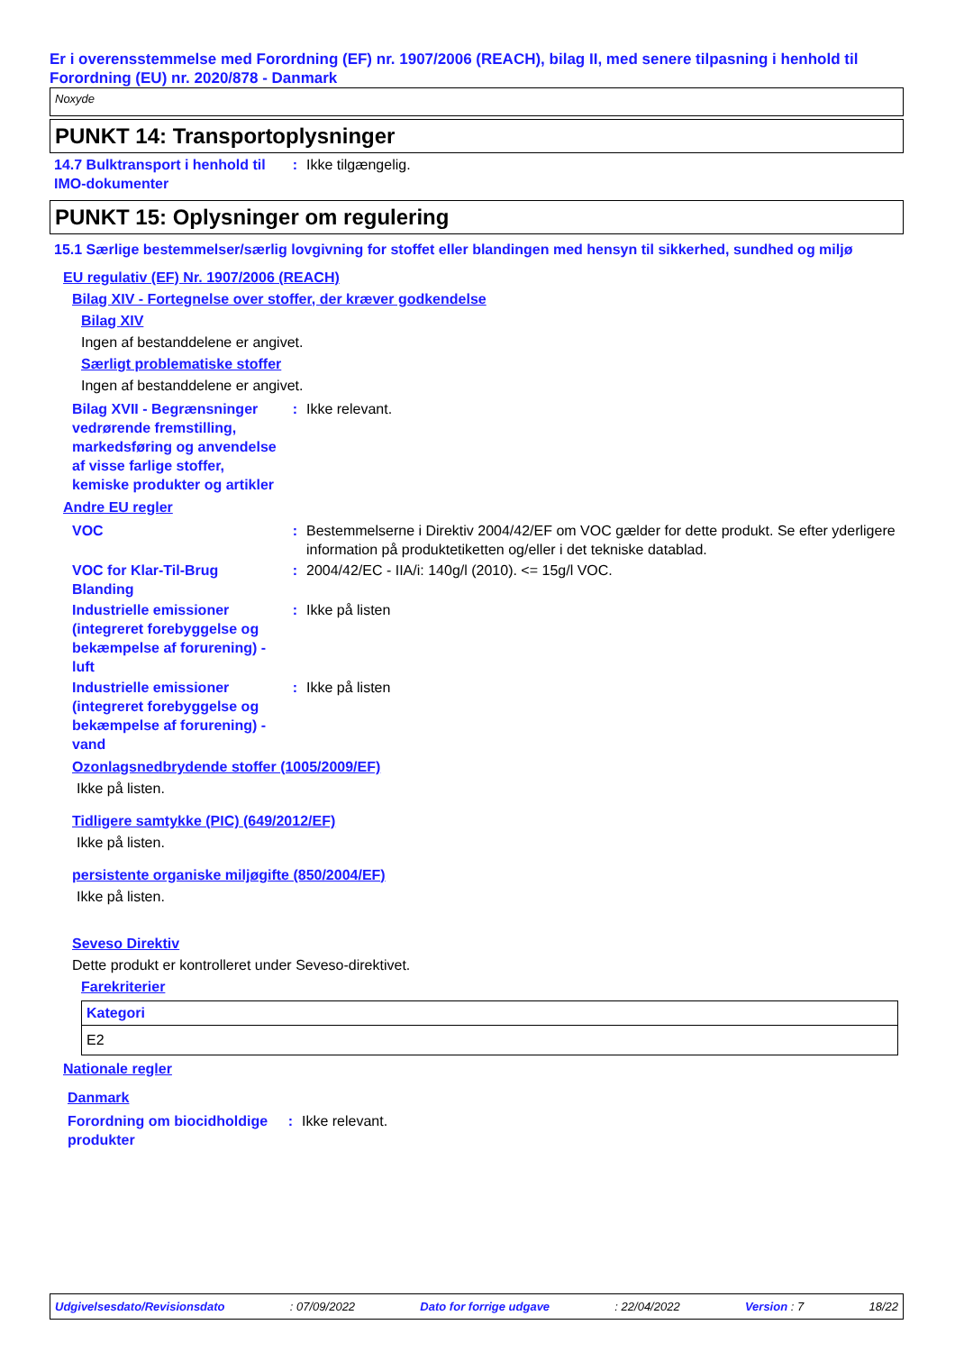Er i overensstemmelse med Forordning (EF) nr. 1907/2006 (REACH), bilag II, med senere tilpasning i henhold til Forordning (EU) nr. 2020/878 - Danmark
Noxyde
PUNKT 14: Transportoplysninger
14.7 Bulktransport i henhold til IMO-dokumenter
: Ikke tilgængelig.
PUNKT 15: Oplysninger om regulering
15.1 Særlige bestemmelser/særlig lovgivning for stoffet eller blandingen med hensyn til sikkerhed, sundhed og miljø
EU regulativ (EF) Nr. 1907/2006 (REACH)
Bilag XIV - Fortegnelse over stoffer, der kræver godkendelse
Bilag XIV
Ingen af bestanddelene er angivet.
Særligt problematiske stoffer
Ingen af bestanddelene er angivet.
Bilag XVII - Begrænsninger vedrørende fremstilling, markedsføring og anvendelse af visse farlige stoffer, kemiske produkter og artikler
: Ikke relevant.
Andre EU regler
VOC : Bestemmelserne i Direktiv 2004/42/EF om VOC gælder for dette produkt. Se efter yderligere information på produktetiketten og/eller i det tekniske datablad.
VOC for Klar-Til-Brug Blanding
: 2004/42/EC - IIA/i: 140g/l (2010). <= 15g/l VOC.
Industrielle emissioner (integreret forebyggelse og bekæmpelse af forurening) - luft
: Ikke på listen
Industrielle emissioner (integreret forebyggelse og bekæmpelse af forurening) - vand
: Ikke på listen
Ozonlagsnedbrydende stoffer (1005/2009/EF)
Ikke på listen.
Tidligere samtykke (PIC) (649/2012/EF)
Ikke på listen.
persistente organiske miljøgifte (850/2004/EF)
Ikke på listen.
Seveso Direktiv
Dette produkt er kontrolleret under Seveso-direktivet.
Farekriterier
| Kategori |
| --- |
| E2 |
Nationale regler
Danmark
Forordning om biocidholdige produkter
: Ikke relevant.
Udgivelsesdato/Revisionsdato: 07/09/2022 Dato for forrige udgave: 22/04/2022 Version : 7 18/22